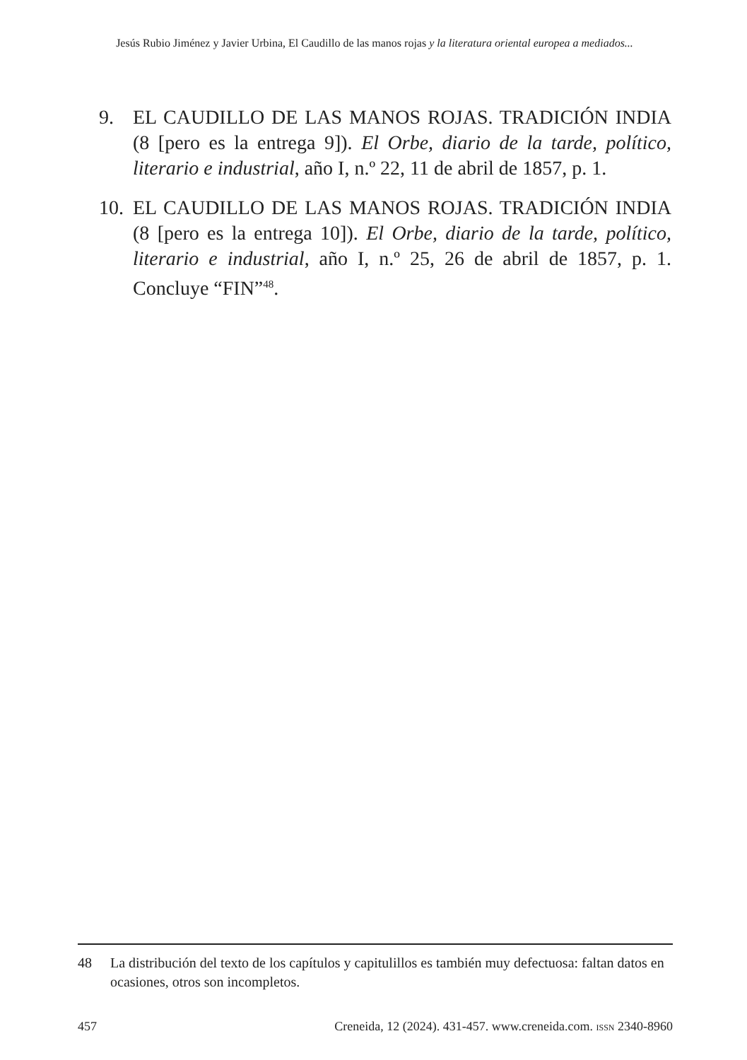Jesús Rubio Jiménez y Javier Urbina, El Caudillo de las manos rojas y la literatura oriental europea a mediados...
9. EL CAUDILLO DE LAS MANOS ROJAS. TRADICIÓN INDIA (8 [pero es la entrega 9]). El Orbe, diario de la tarde, político, literario e industrial, año I, n.º 22, 11 de abril de 1857, p. 1.
10. EL CAUDILLO DE LAS MANOS ROJAS. TRADICIÓN INDIA (8 [pero es la entrega 10]). El Orbe, diario de la tarde, político, literario e industrial, año I, n.º 25, 26 de abril de 1857, p. 1. Concluye “FIN”<sup>48</sup>.
48 La distribución del texto de los capítulos y capitulillos es también muy defectuosa: faltan datos en ocasiones, otros son incompletos.
457 Creneida, 12 (2024). 431-457. www.creneida.com. ISSN 2340-8960